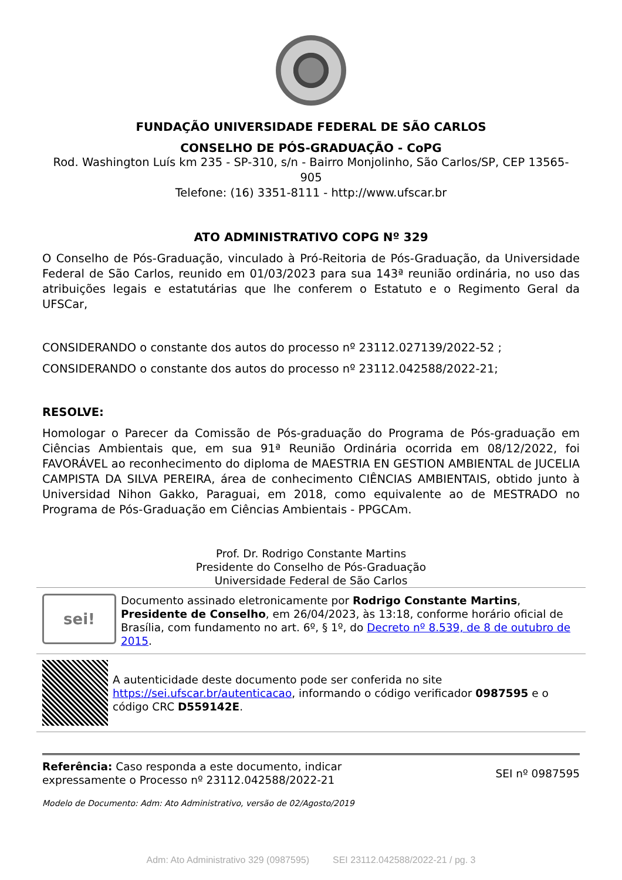FUNDAÇÃO UNIVERSIDADE FEDERAL DE SÃO CARLOS
CONSELHO DE PÓS-GRADUAÇÃO - CoPG
Rod. Washington Luís km 235 - SP-310, s/n - Bairro Monjolinho, São Carlos/SP, CEP 13565-905
Telefone: (16) 3351-8111 - http://www.ufscar.br
ATO ADMINISTRATIVO COPG Nº 329
O Conselho de Pós-Graduação, vinculado à Pró-Reitoria de Pós-Graduação, da Universidade Federal de São Carlos, reunido em 01/03/2023 para sua 143ª reunião ordinária, no uso das atribuições legais e estatutárias que lhe conferem o Estatuto e o Regimento Geral da UFSCar,
CONSIDERANDO o constante dos autos do processo nº 23112.027139/2022-52 ;
CONSIDERANDO o constante dos autos do processo nº 23112.042588/2022-21;
RESOLVE:
Homologar o Parecer da Comissão de Pós-graduação do Programa de Pós-graduação em Ciências Ambientais que, em sua 91ª Reunião Ordinária ocorrida em 08/12/2022, foi FAVORÁVEL ao reconhecimento do diploma de MAESTRIA EN GESTION AMBIENTAL de JUCELIA CAMPISTA DA SILVA PEREIRA, área de conhecimento CIÊNCIAS AMBIENTAIS, obtido junto à Universidad Nihon Gakko, Paraguai, em 2018, como equivalente ao de MESTRADO no Programa de Pós-Graduação em Ciências Ambientais - PPGCAm.
Prof. Dr. Rodrigo Constante Martins
Presidente do Conselho de Pós-Graduação
Universidade Federal de São Carlos
sei!
Documento assinado eletronicamente por Rodrigo Constante Martins, Presidente de Conselho, em 26/04/2023, às 13:18, conforme horário oficial de Brasília, com fundamento no art. 6º, § 1º, do Decreto nº 8.539, de 8 de outubro de 2015.
A autenticidade deste documento pode ser conferida no site https://sei.ufscar.br/autenticacao, informando o código verificador 0987595 e o código CRC D559142E.
Referência: Caso responda a este documento, indicar
expressamente o Processo nº 23112.042588/2022-21
SEI nº 0987595
Modelo de Documento: Adm: Ato Administrativo, versão de 02/Agosto/2019
Adm: Ato Administrativo 329 (0987595) SEI 23112.042588/2022-21 / pg. 3